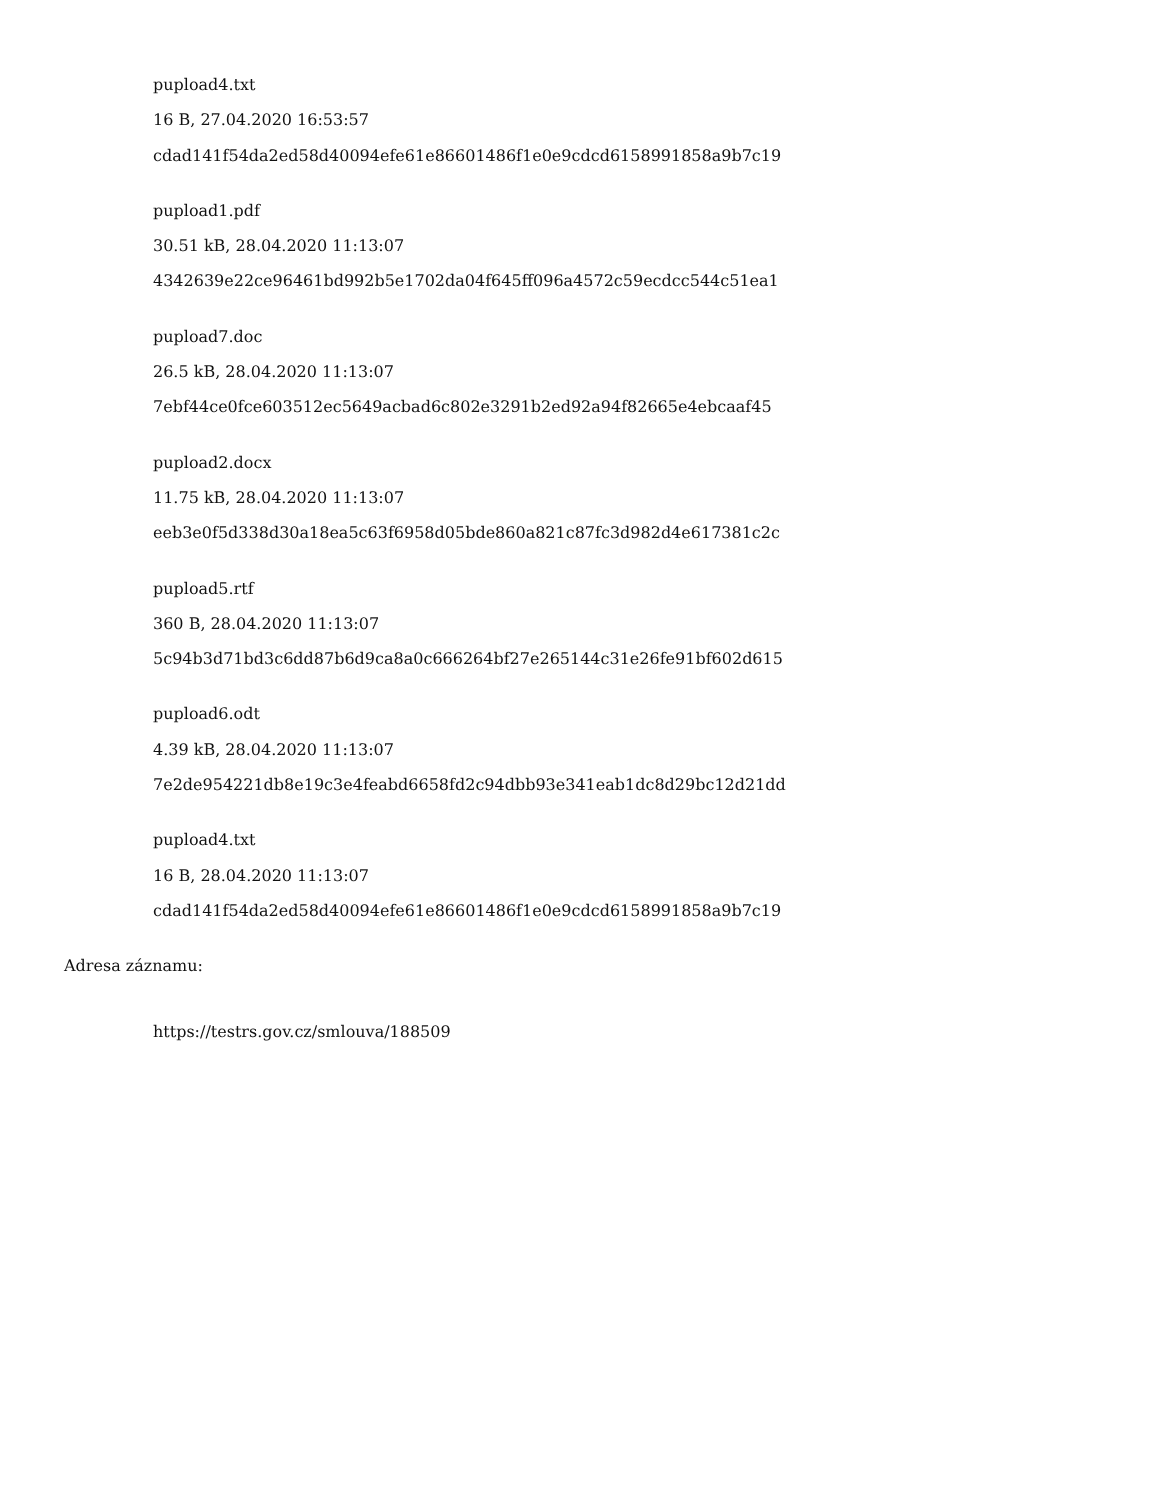pupload4.txt
16 B, 27.04.2020 16:53:57
cdad141f54da2ed58d40094efe61e86601486f1e0e9cdcd6158991858a9b7c19
pupload1.pdf
30.51 kB, 28.04.2020 11:13:07
4342639e22ce96461bd992b5e1702da04f645ff096a4572c59ecdcc544c51ea1
pupload7.doc
26.5 kB, 28.04.2020 11:13:07
7ebf44ce0fce603512ec5649acbad6c802e3291b2ed92a94f82665e4ebcaaf45
pupload2.docx
11.75 kB, 28.04.2020 11:13:07
eeb3e0f5d338d30a18ea5c63f6958d05bde860a821c87fc3d982d4e617381c2c
pupload5.rtf
360 B, 28.04.2020 11:13:07
5c94b3d71bd3c6dd87b6d9ca8a0c666264bf27e265144c31e26fe91bf602d615
pupload6.odt
4.39 kB, 28.04.2020 11:13:07
7e2de954221db8e19c3e4feabd6658fd2c94dbb93e341eab1dc8d29bc12d21dd
pupload4.txt
16 B, 28.04.2020 11:13:07
cdad141f54da2ed58d40094efe61e86601486f1e0e9cdcd6158991858a9b7c19
Adresa záznamu:
https://testrs.gov.cz/smlouva/188509